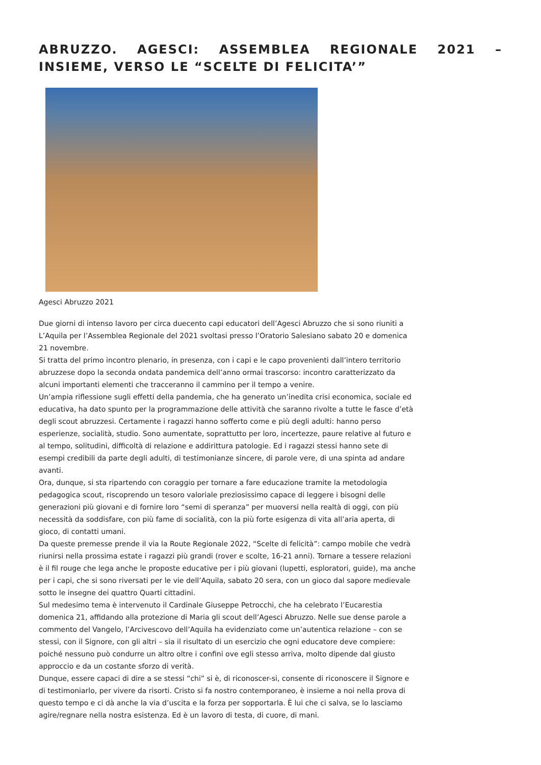ABRUZZO. AGESCI: ASSEMBLEA REGIONALE 2021 – INSIEME, VERSO LE “SCELTE DI FELICITA’”
Agesci Abruzzo 2021
Due giorni di intenso lavoro per circa duecento capi educatori dell’Agesci Abruzzo che si sono riuniti a L’Aquila per l’Assemblea Regionale del 2021 svoltasi presso l’Oratorio Salesiano sabato 20 e domenica 21 novembre.
Si tratta del primo incontro plenario, in presenza, con i capi e le capo provenienti dall’intero territorio abruzzese dopo la seconda ondata pandemica dell’anno ormai trascorso: incontro caratterizzato da alcuni importanti elementi che tracceranno il cammino per il tempo a venire.
Un’ampia riflessione sugli effetti della pandemia, che ha generato un’inedita crisi economica, sociale ed educativa, ha dato spunto per la programmazione delle attività che saranno rivolte a tutte le fasce d’età degli scout abruzzesi. Certamente i ragazzi hanno sofferto come e più degli adulti: hanno perso esperienze, socialità, studio. Sono aumentate, soprattutto per loro, incertezze, paure relative al futuro e al tempo, solitudini, difficoltà di relazione e addirittura patologie. Ed i ragazzi stessi hanno sete di esempi credibili da parte degli adulti, di testimonianze sincere, di parole vere, di una spinta ad andare avanti.
Ora, dunque, si sta ripartendo con coraggio per tornare a fare educazione tramite la metodologia pedagogica scout, riscoprendo un tesoro valoriale preziosissimo capace di leggere i bisogni delle generazioni più giovani e di fornire loro “semi di speranza” per muoversi nella realtà di oggi, con più necessità da soddisfare, con più fame di socialità, con la più forte esigenza di vita all’aria aperta, di gioco, di contatti umani.
Da queste premesse prende il via la Route Regionale 2022, “Scelte di felicità”: campo mobile che vedrà riunirsi nella prossima estate i ragazzi più grandi (rover e scolte, 16-21 anni). Tornare a tessere relazioni è il fil rouge che lega anche le proposte educative per i più giovani (lupetti, esploratori, guide), ma anche per i capi, che si sono riversati per le vie dell’Aquila, sabato 20 sera, con un gioco dal sapore medievale sotto le insegne dei quattro Quarti cittadini.
Sul medesimo tema è intervenuto il Cardinale Giuseppe Petrocchi, che ha celebrato l’Eucarestia domenica 21, affidando alla protezione di Maria gli scout dell’Agesci Abruzzo. Nelle sue dense parole a commento del Vangelo, l’Arcivescovo dell’Aquila ha evidenziato come un’autentica relazione – con se stessi, con il Signore, con gli altri – sia il risultato di un esercizio che ogni educatore deve compiere: poiché nessuno può condurre un altro oltre i confini ove egli stesso arriva, molto dipende dal giusto approccio e da un costante sforzo di verità.
Dunque, essere capaci di dire a se stessi “chi” si è, di riconoscer-si, consente di riconoscere il Signore e di testimoniarlo, per vivere da risorti. Cristo si fa nostro contemporaneo, è insieme a noi nella prova di questo tempo e ci dà anche la via d’uscita e la forza per sopportarla. È lui che ci salva, se lo lasciamo agire/regnare nella nostra esistenza. Ed è un lavoro di testa, di cuore, di mani.